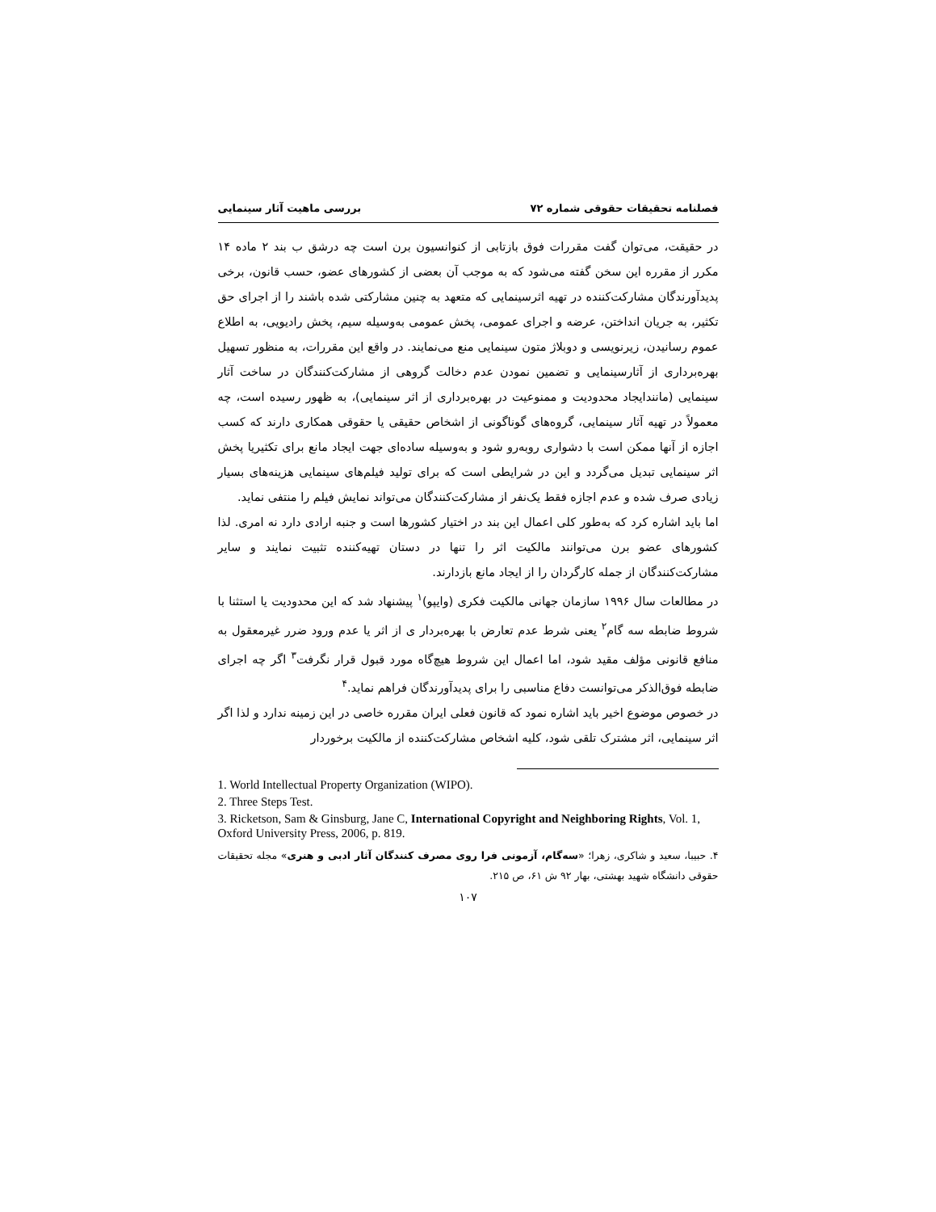فصلنامه تحقیقات حقوقی شماره ۷۲ بررسی ماهیت آثار سینمایی
در حقیقت، می‌توان گفت مقررات فوق بازتابی از کنوانسیون برن است چه درشق ب بند ۲ ماده ۱۴ مکرر از مقرره این سخن گفته می‌شود که به موجب آن بعضی از کشورهای عضو، حسب قانون، برخی پدیدآورندگان مشارکت‌کننده در تهیه اثرسینمایی که متعهد به چنین مشارکتی شده باشند را از اجرای حق تکثیر، به جریان انداختن، عرضه و اجرای عمومی، پخش عمومی به‌وسیله سیم، پخش رادیویی، به اطلاع عموم رسانیدن، زیرنویسی و دوبلاژ متون سینمایی منع می‌نمایند. در واقع این مقررات، به منظور تسهیل بهره‌برداری از آثارسینمایی و تضمین نمودن عدم دخالت گروهی از مشارکت‌کنندگان در ساخت آثار سینمایی (مانندایجاد محدودیت و ممنوعیت در بهره‌برداری از اثر سینمایی)، به ظهور رسیده است، چه معمولاً در تهیه آثار سینمایی، گروه‌های گوناگونی از اشخاص حقیقی یا حقوقی همکاری دارند که کسب اجازه از آنها ممکن است با دشواری روبه‌رو شود و به‌وسیله ساده‌ای جهت ایجاد مانع برای تکثیریا پخش اثر سینمایی تبدیل می‌گردد و این در شرایطی است که برای تولید فیلم‌های سینمایی هزینه‌های بسیار زیادی صرف شده و عدم اجازه فقط یک‌نفر از مشارکت‌کنندگان می‌تواند نمایش فیلم را منتفی نماید.
اما باید اشاره کرد که به‌طور کلی اعمال این بند در اختیار کشورها است و جنبه ارادی دارد نه امری. لذا کشورهای عضو برن می‌توانند مالکیت اثر را تنها در دستان تهیه‌کننده تثبیت نمایند و سایر مشارکت‌کنندگان از جمله کارگردان را از ایجاد مانع بازدارند.
در مطالعات سال ۱۹۹۶ سازمان جهانی مالکیت فکری (وایپو)<sup>۱</sup> پیشنهاد شد که این محدودیت یا استثنا با شروط ضابطه سه گام<sup>۲</sup> یعنی شرط عدم تعارض با بهره‌بردار ی از اثر یا عدم ورود ضرر غیرمعقول به منافع قانونی مؤلف مقید شود، اما اعمال این شروط هیچ‌گاه مورد قبول قرار نگرفت<sup>۳</sup> اگر چه اجرای ضابطه فوق‌الذکر می‌توانست دفاع مناسبی را برای پدیدآورندگان فراهم نماید.<sup>۴</sup>
در خصوص موضوع اخیر باید اشاره نمود که قانون فعلی ایران مقرره خاصی در این زمینه ندارد و لذا اگر اثر سینمایی، اثر مشترک تلقی شود، کلیه اشخاص مشارکت‌کننده از مالکیت برخوردار
1. World Intellectual Property Organization (WIPO).
2. Three Steps Test.
3. Ricketson, Sam & Ginsburg, Jane C, International Copyright and Neighboring Rights, Vol. 1, Oxford University Press, 2006, p. 819.
۴. حبیبا، سعید و شاکری، زهرا؛ «سه‌گام، آزمونی فرا روی مصرف کنندگان آثار ادبی و هنری» مجله تحقیقات حقوقی دانشگاه شهید بهشتی، بهار ۹۲ ش ۶۱، ص ۲۱۵.
۱۰۷